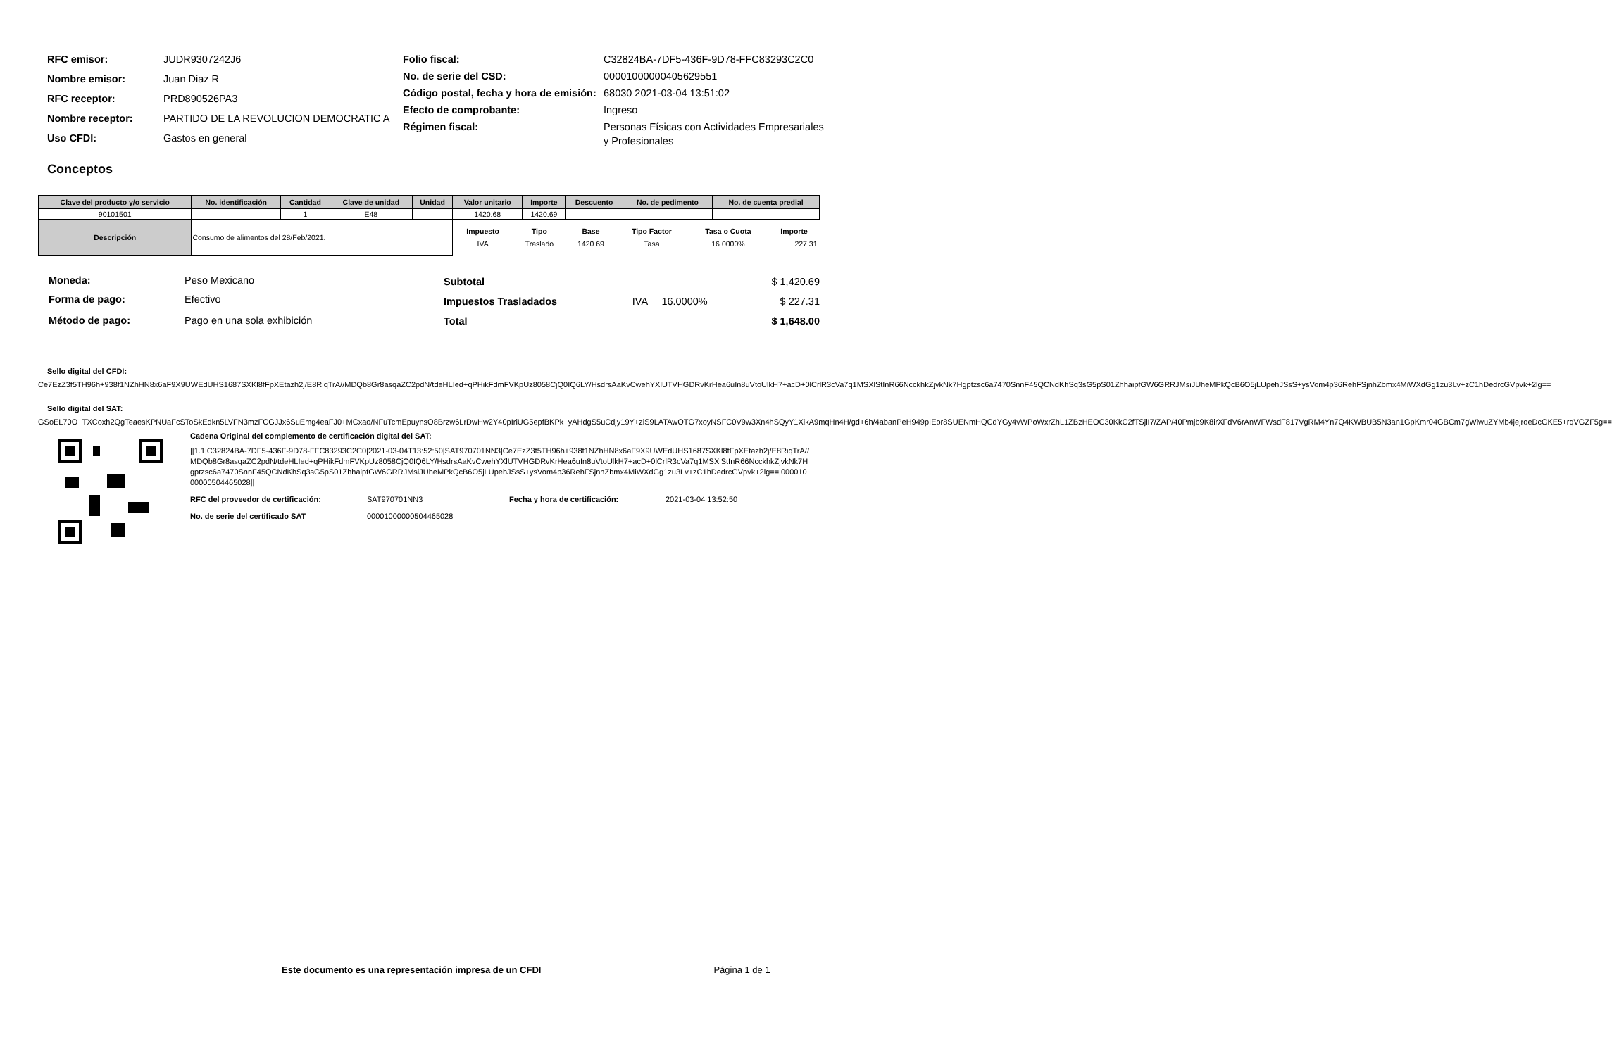| RFC emisor: | JUDR9307242J6 |
| Nombre emisor: | Juan Diaz R |
| RFC receptor: | PRD890526PA3 |
| Nombre receptor: | PARTIDO DE LA REVOLUCION DEMOCRATIC A |
| Uso CFDI: | Gastos en general |
| Folio fiscal: | C32824BA-7DF5-436F-9D78-FFC83293C2C0 |
| No. de serie del CSD: | 00001000000405629551 |
| Código postal, fecha y hora de emisión: | 68030 2021-03-04 13:51:02 |
| Efecto de comprobante: | Ingreso |
| Régimen fiscal: | Personas Físicas con Actividades Empresariales y Profesionales |
Conceptos
| Clave del producto y/o servicio | No. identificación | Cantidad | Clave de unidad | Unidad | Valor unitario | Importe | Descuento | No. de pedimento | No. de cuenta predial |
| --- | --- | --- | --- | --- | --- | --- | --- | --- | --- |
| 90101501 | | 1 | E48 | | 1420.68 | 1420.69 | | | |
| Descripción | Consumo de alimentos del 28/Feb/2021. | | | | / Impuesto / Tipo / Base / Tipo Factor / Tasa o Cuota / Importe / / --- / --- / --- / --- / --- / --- / / IVA / Traslado / 1420.69 / Tasa / 16.0000% / 227.31 / | | | | |
| Moneda: | Peso Mexicano |
| Forma de pago: | Efectivo |
| Método de pago: | Pago en una sola exhibición |
| Subtotal | | | $ 1,420.69 |
| Impuestos Trasladados | IVA | 16.0000% | $ 227.31 |
| Total | | | $ 1,648.00 |
Sello digital del CFDI:
Ce7EzZ3f5TH96h+938f1NZhHN8x6aF9X9UWEdUHS1687SXKl8fFpXEtazh2j/E8RiqTrA//MDQb8Gr8asqaZC2pdN/tdeHLIed+qPHikFdmFVKpUz8058CjQ0IQ6LY/HsdrsAaKvCwehYXlUTVHGDRvKrHea6uIn8uVtoUlkH7+acD+0lCrlR3cVa7q1MSXlStInR66NcckhkZjvkNk7Hgptzsc6a7470SnnF45QCNdKhSq3sG5pS01ZhhaipfGW6GRRJMsiJUheMPkQcB6O5jLUpehJSsS+ysVom4p36RehFSjnhZbmx4MiWXdGg1zu3Lv+zC1hDedrcGVpvk+2lg==
Sello digital del SAT:
GSoEL70O+TXCoxh2QgTeaesKPNUaFcSToSkEdkn5LVFN3mzFCGJJx6SuEmg4eaFJ0+MCxao/NFuTcmEpuynsO8Brzw6LrDwHw2Y40pIriUG5epfBKPk+yAHdgS5uCdjy19Y+ziS9LATAwOTG7xoyNSFC0V9w3Xn4hSQyY1XikA9mqHn4H/gd+6h/4abanPeH949pIEor8SUENmHQCdYGy4vWPoWxrZhL1ZBzHEOC30KkC2fTSjlI7/ZAP/40Pmjb9K8irXFdV6rAnWFWsdF817VgRM4Yn7Q4KWBUB5N3an1GpKmr04GBCm7gWlwuZYMb4jejroeDcGKE5+rqVGZF5g==
Cadena Original del complemento de certificación digital del SAT:
||1.1|C32824BA-7DF5-436F-9D78-FFC83293C2C0|2021-03-04T13:52:50|SAT970701NN3|Ce7EzZ3f5TH96h+938f1NZhHN8x6aF9X9UWEdUHS1687SXKl8fFpXEtazh2j/E8RiqTrA//MDQb8Gr8asqaZC2pdN/tdeHLIed+qPHikFdmFVKpUz8058CjQ0IQ6LY/HsdrsAaKvCwehYXlUTVHGDRvKrHea6uIn8uVtoUlkH7+acD+0lCrlR3cVa7q1MSXlStInR66NcckhkZjvkNk7Hgptzsc6a7470SnnF45QCNdKhSq3sG5pS01ZhhaipfGW6GRRJMsiJUheMPkQcB6O5jLUpehJSsS+ysVom4p36RehFSjnhZbmx4MiWXdGg1zu3Lv+zC1hDedrcGVpvk+2lg==|00001000000504465028||
| RFC del proveedor de certificación: | SAT970701NN3 | Fecha y hora de certificación: | 2021-03-04 13:52:50 |
| No. de serie del certificado SAT | 00001000000504465028 | | |
Este documento es una representación impresa de un CFDI Página 1 de 1